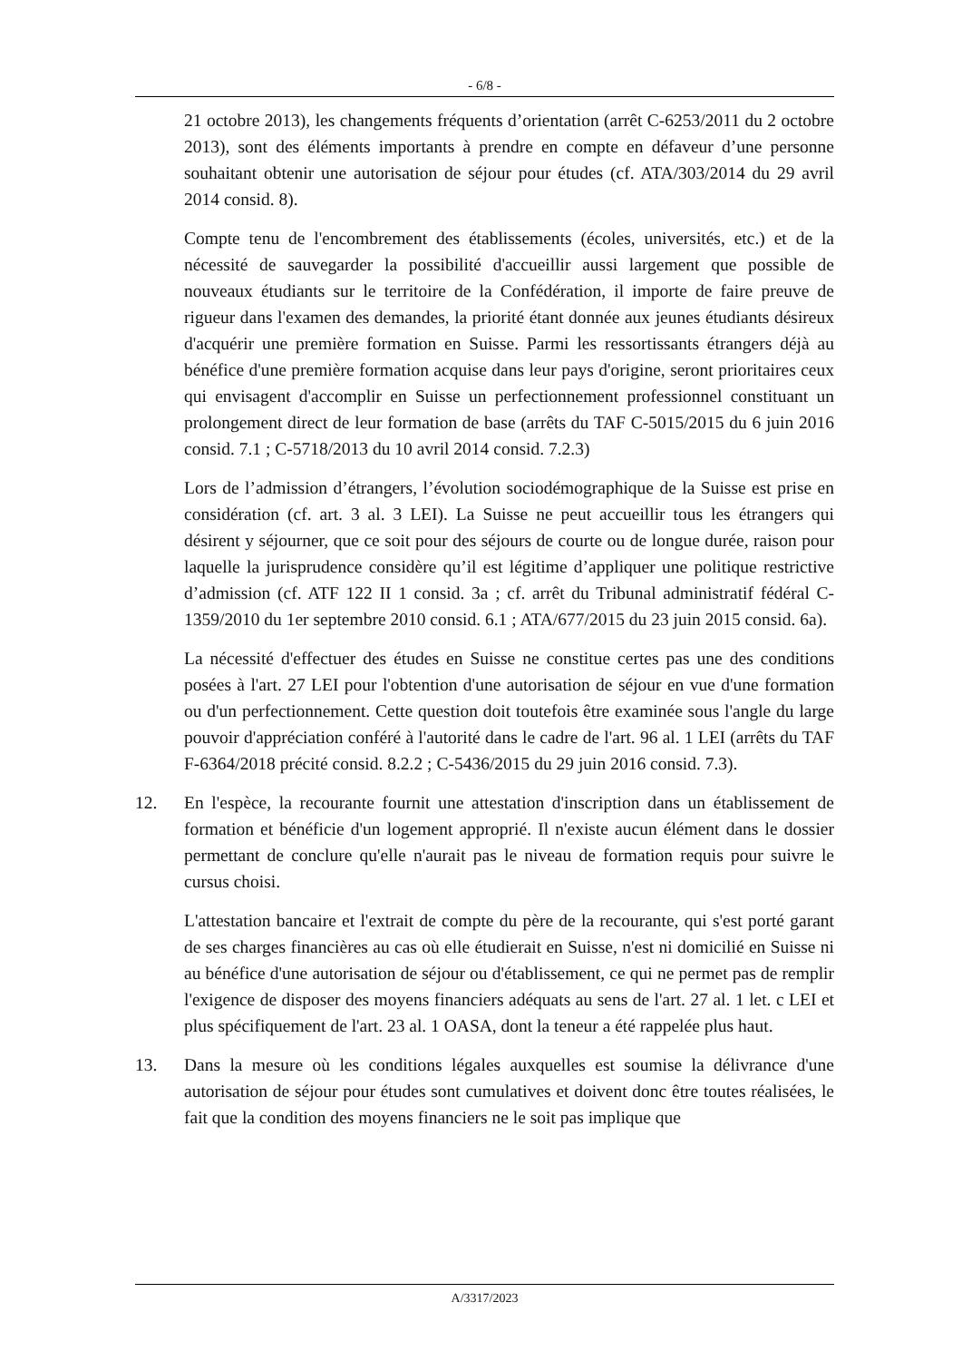- 6/8 -
21 octobre 2013), les changements fréquents d’orientation (arrêt C-6253/2011 du 2 octobre 2013), sont des éléments importants à prendre en compte en défaveur d’une personne souhaitant obtenir une autorisation de séjour pour études (cf. ATA/303/2014 du 29 avril 2014 consid. 8).
Compte tenu de l'encombrement des établissements (écoles, universités, etc.) et de la nécessité de sauvegarder la possibilité d'accueillir aussi largement que possible de nouveaux étudiants sur le territoire de la Confédération, il importe de faire preuve de rigueur dans l'examen des demandes, la priorité étant donnée aux jeunes étudiants désireux d'acquérir une première formation en Suisse. Parmi les ressortissants étrangers déjà au bénéfice d'une première formation acquise dans leur pays d'origine, seront prioritaires ceux qui envisagent d'accomplir en Suisse un perfectionnement professionnel constituant un prolongement direct de leur formation de base (arrêts du TAF C-5015/2015 du 6 juin 2016 consid. 7.1 ; C-5718/2013 du 10 avril 2014 consid. 7.2.3)
Lors de l’admission d’étrangers, l’évolution sociodémographique de la Suisse est prise en considération (cf. art. 3 al. 3 LEI). La Suisse ne peut accueillir tous les étrangers qui désirent y séjourner, que ce soit pour des séjours de courte ou de longue durée, raison pour laquelle la jurisprudence considère qu’il est légitime d’appliquer une politique restrictive d’admission (cf. ATF 122 II 1 consid. 3a ; cf. arrêt du Tribunal administratif fédéral C-1359/2010 du 1er septembre 2010 consid. 6.1 ; ATA/677/2015 du 23 juin 2015 consid. 6a).
La nécessité d'effectuer des études en Suisse ne constitue certes pas une des conditions posées à l'art. 27 LEI pour l'obtention d'une autorisation de séjour en vue d'une formation ou d'un perfectionnement. Cette question doit toutefois être examinée sous l'angle du large pouvoir d'appréciation conféré à l'autorité dans le cadre de l'art. 96 al. 1 LEI (arrêts du TAF F-6364/2018 précité consid. 8.2.2 ; C-5436/2015 du 29 juin 2016 consid. 7.3).
12. En l'espèce, la recourante fournit une attestation d'inscription dans un établissement de formation et bénéficie d'un logement approprié. Il n'existe aucun élément dans le dossier permettant de conclure qu'elle n'aurait pas le niveau de formation requis pour suivre le cursus choisi.
L'attestation bancaire et l'extrait de compte du père de la recourante, qui s'est porté garant de ses charges financières au cas où elle étudierait en Suisse, n'est ni domicilié en Suisse ni au bénéfice d'une autorisation de séjour ou d'établissement, ce qui ne permet pas de remplir l'exigence de disposer des moyens financiers adéquats au sens de l'art. 27 al. 1 let. c LEI et plus spécifiquement de l'art. 23 al. 1 OASA, dont la teneur a été rappelée plus haut.
13. Dans la mesure où les conditions légales auxquelles est soumise la délivrance d'une autorisation de séjour pour études sont cumulatives et doivent donc être toutes réalisées, le fait que la condition des moyens financiers ne le soit pas implique que
A/3317/2023